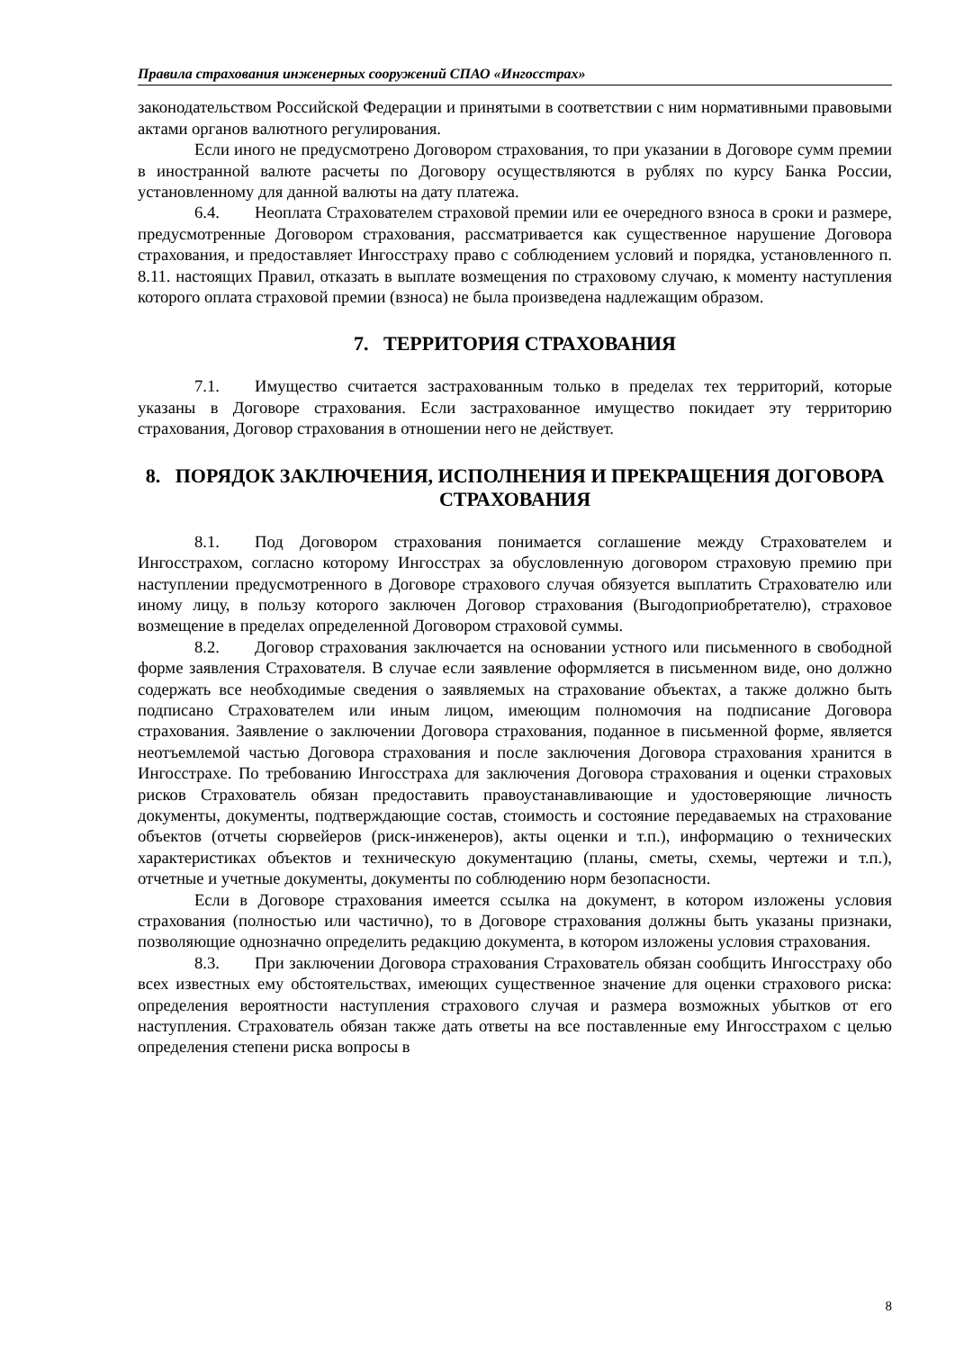Правила страхования инженерных сооружений СПАО «Ингосстрах»
законодательством Российской Федерации и принятыми в соответствии с ним нормативными правовыми актами органов валютного регулирования.
Если иного не предусмотрено Договором страхования, то при указании в Договоре сумм премии в иностранной валюте расчеты по Договору осуществляются в рублях по курсу Банка России, установленному для данной валюты на дату платежа.
6.4. Неоплата Страхователем страховой премии или ее очередного взноса в сроки и размере, предусмотренные Договором страхования, рассматривается как существенное нарушение Договора страхования, и предоставляет Ингосстраху право с соблюдением условий и порядка, установленного п. 8.11. настоящих Правил, отказать в выплате возмещения по страховому случаю, к моменту наступления которого оплата страховой премии (взноса) не была произведена надлежащим образом.
7. ТЕРРИТОРИЯ СТРАХОВАНИЯ
7.1. Имущество считается застрахованным только в пределах тех территорий, которые указаны в Договоре страхования. Если застрахованное имущество покидает эту территорию страхования, Договор страхования в отношении него не действует.
8. ПОРЯДОК ЗАКЛЮЧЕНИЯ, ИСПОЛНЕНИЯ И ПРЕКРАЩЕНИЯ ДОГОВОРА СТРАХОВАНИЯ
8.1. Под Договором страхования понимается соглашение между Страхователем и Ингосстрахом, согласно которому Ингосстрах за обусловленную договором страховую премию при наступлении предусмотренного в Договоре страхового случая обязуется выплатить Страхователю или иному лицу, в пользу которого заключен Договор страхования (Выгодоприобретателю), страховое возмещение в пределах определенной Договором страховой суммы.
8.2. Договор страхования заключается на основании устного или письменного в свободной форме заявления Страхователя. В случае если заявление оформляется в письменном виде, оно должно содержать все необходимые сведения о заявляемых на страхование объектах, а также должно быть подписано Страхователем или иным лицом, имеющим полномочия на подписание Договора страхования. Заявление о заключении Договора страхования, поданное в письменной форме, является неотъемлемой частью Договора страхования и после заключения Договора страхования хранится в Ингосстрахе. По требованию Ингосстраха для заключения Договора страхования и оценки страховых рисков Страхователь обязан предоставить правоустанавливающие и удостоверяющие личность документы, документы, подтверждающие состав, стоимость и состояние передаваемых на страхование объектов (отчеты сюрвейеров (риск-инженеров), акты оценки и т.п.), информацию о технических характеристиках объектов и техническую документацию (планы, сметы, схемы, чертежи и т.п.), отчетные и учетные документы, документы по соблюдению норм безопасности.
Если в Договоре страхования имеется ссылка на документ, в котором изложены условия страхования (полностью или частично), то в Договоре страхования должны быть указаны признаки, позволяющие однозначно определить редакцию документа, в котором изложены условия страхования.
8.3. При заключении Договора страхования Страхователь обязан сообщить Ингосстраху обо всех известных ему обстоятельствах, имеющих существенное значение для оценки страхового риска: определения вероятности наступления страхового случая и размера возможных убытков от его наступления. Страхователь обязан также дать ответы на все поставленные ему Ингосстрахом с целью определения степени риска вопросы в
8